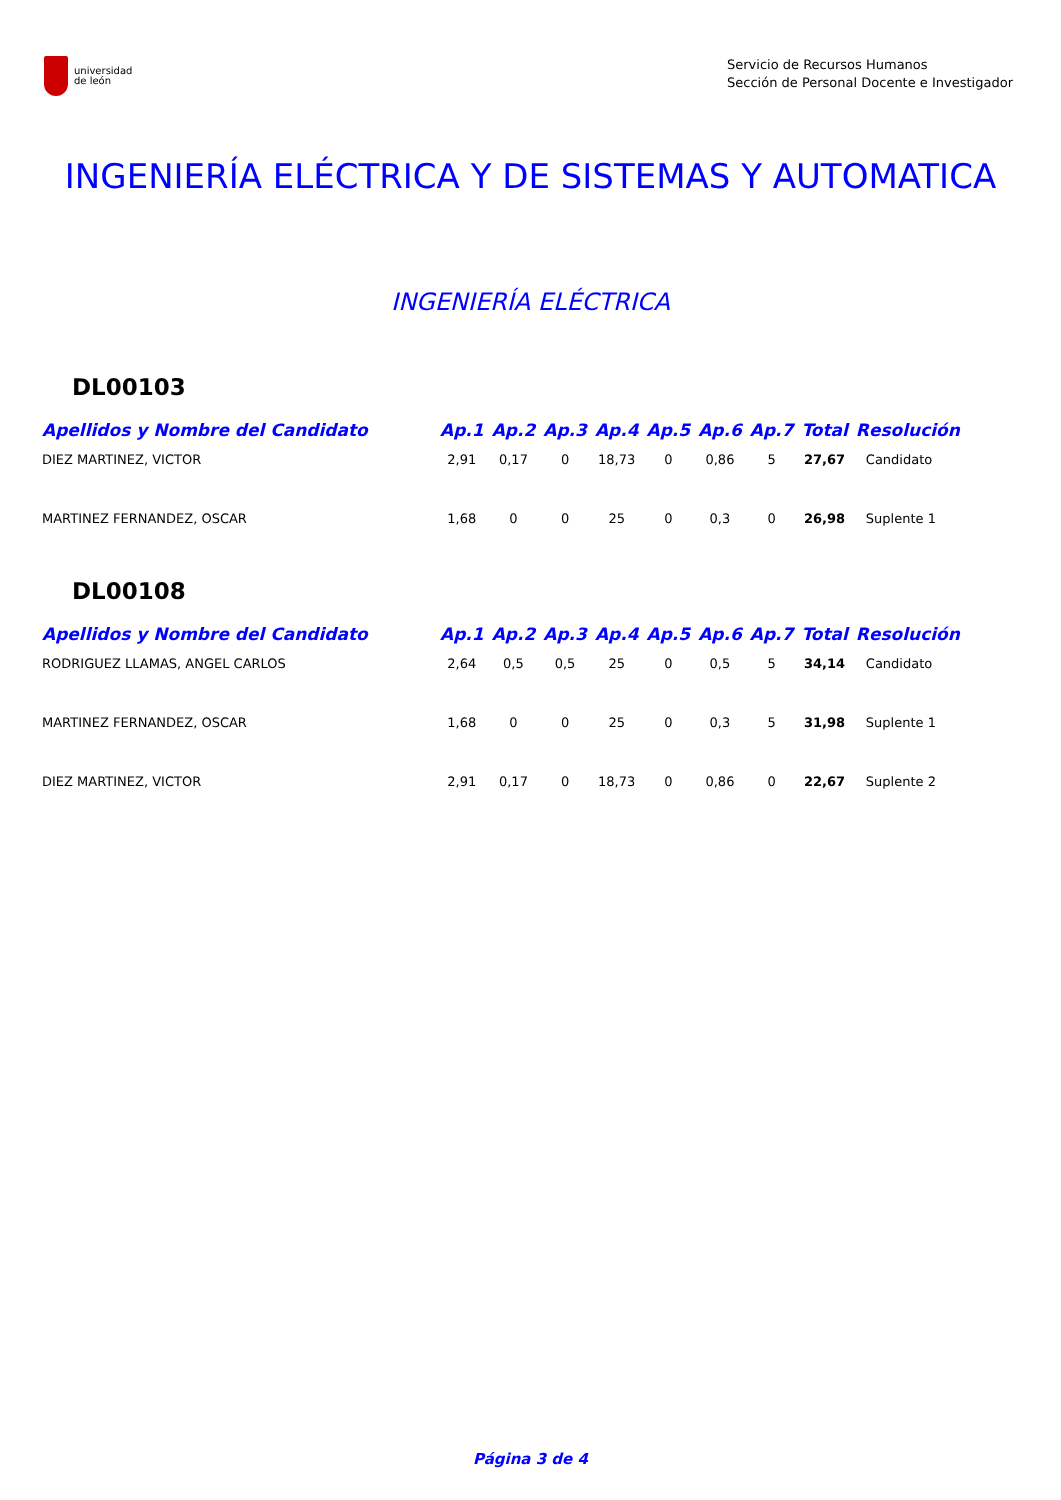universidad
de león
Servicio de Recursos Humanos
Sección de Personal Docente e Investigador
INGENIERÍA ELÉCTRICA Y DE SISTEMAS Y AUTOMATICA
INGENIERÍA ELÉCTRICA
DL00103
| Apellidos y Nombre del Candidato | Ap.1 | Ap.2 | Ap.3 | Ap.4 | Ap.5 | Ap.6 | Ap.7 | Total | Resolución |
| --- | --- | --- | --- | --- | --- | --- | --- | --- | --- |
| DIEZ MARTINEZ, VICTOR | 2,91 | 0,17 | 0 | 18,73 | 0 | 0,86 | 5 | 27,67 | Candidato |
| MARTINEZ FERNANDEZ, OSCAR | 1,68 | 0 | 0 | 25 | 0 | 0,3 | 0 | 26,98 | Suplente 1 |
DL00108
| Apellidos y Nombre del Candidato | Ap.1 | Ap.2 | Ap.3 | Ap.4 | Ap.5 | Ap.6 | Ap.7 | Total | Resolución |
| --- | --- | --- | --- | --- | --- | --- | --- | --- | --- |
| RODRIGUEZ LLAMAS, ANGEL CARLOS | 2,64 | 0,5 | 0,5 | 25 | 0 | 0,5 | 5 | 34,14 | Candidato |
| MARTINEZ FERNANDEZ, OSCAR | 1,68 | 0 | 0 | 25 | 0 | 0,3 | 5 | 31,98 | Suplente 1 |
| DIEZ MARTINEZ, VICTOR | 2,91 | 0,17 | 0 | 18,73 | 0 | 0,86 | 0 | 22,67 | Suplente 2 |
Página 3 de 4